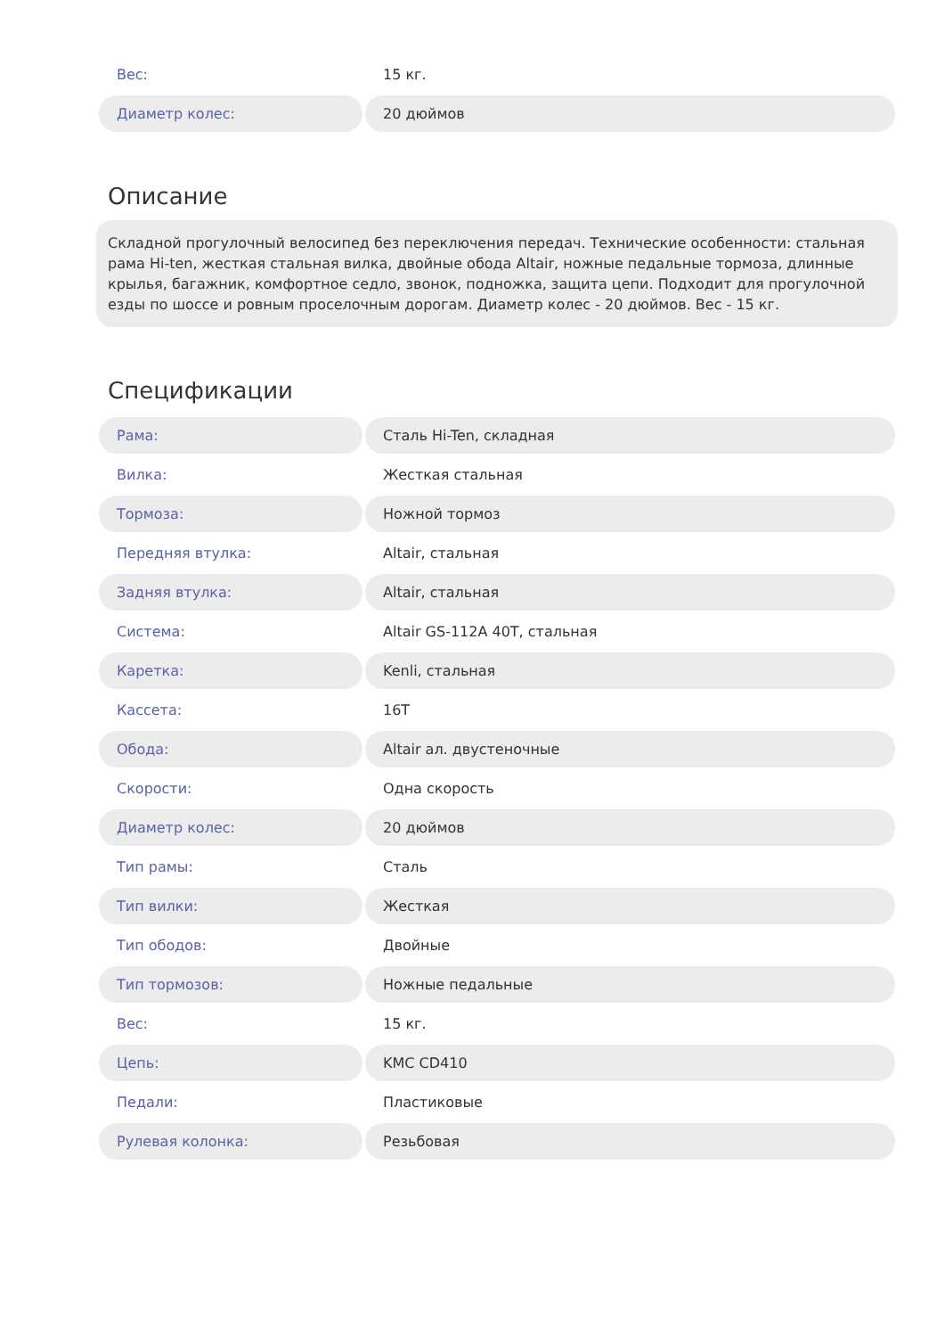| Вес: | 15 кг. |
| Диаметр колес: | 20 дюймов |
Описание
Складной прогулочный велосипед без переключения передач. Технические особенности: стальная рама Hi-ten, жесткая стальная вилка, двойные обода Altair, ножные педальные тормоза, длинные крылья, багажник, комфортное седло, звонок, подножка, защита цепи. Подходит для прогулочной езды по шоссе и ровным проселочным дорогам. Диаметр колес - 20 дюймов. Вес - 15 кг.
Спецификации
| Рама: | Сталь Hi-Ten, складная |
| Вилка: | Жесткая стальная |
| Тормоза: | Ножной тормоз |
| Передняя втулка: | Altair, стальная |
| Задняя втулка: | Altair, стальная |
| Система: | Altair GS-112A 40T, стальная |
| Каретка: | Kenli, стальная |
| Кассета: | 16T |
| Обода: | Altair ал. двустеночные |
| Скорости: | Одна скорость |
| Диаметр колес: | 20 дюймов |
| Тип рамы: | Сталь |
| Тип вилки: | Жесткая |
| Тип ободов: | Двойные |
| Тип тормозов: | Ножные педальные |
| Вес: | 15 кг. |
| Цепь: | KMC CD410 |
| Педали: | Пластиковые |
| Рулевая колонка: | Резьбовая |